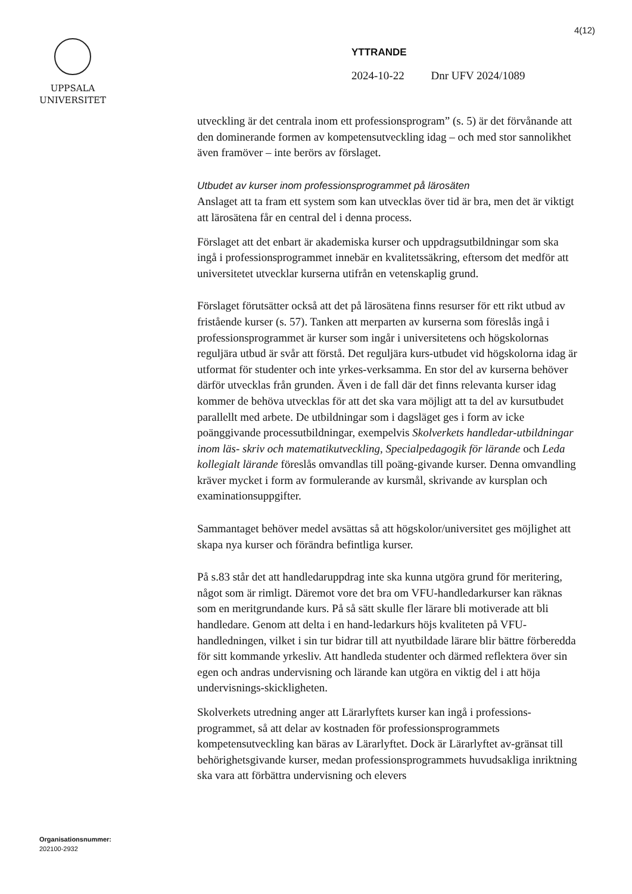4(12)
UPPSALA
UNIVERSITET
YTTRANDE
2024-10-22 Dnr UFV 2024/1089
utveckling är det centrala inom ett professionsprogram” (s. 5) är det förvånande att den dominerande formen av kompetensutveckling idag – och med stor sannolikhet även framöver – inte berörs av förslaget.
Utbudet av kurser inom professionsprogrammet på lärosäten
Anslaget att ta fram ett system som kan utvecklas över tid är bra, men det är viktigt att lärosätena får en central del i denna process.
Förslaget att det enbart är akademiska kurser och uppdragsutbildningar som ska ingå i professionsprogrammet innebär en kvalitetssäkring, eftersom det medför att universitetet utvecklar kurserna utifrån en vetenskaplig grund.
Förslaget förutsätter också att det på lärosätena finns resurser för ett rikt utbud av fristående kurser (s. 57). Tanken att merparten av kurserna som föreslås ingå i professionsprogrammet är kurser som ingår i universitetens och högskolornas reguljära utbud är svår att förstå. Det reguljära kurs-utbudet vid högskolorna idag är utformat för studenter och inte yrkes-verksamma. En stor del av kurserna behöver därför utvecklas från grunden. Även i de fall där det finns relevanta kurser idag kommer de behöva utvecklas för att det ska vara möjligt att ta del av kursutbudet parallellt med arbete. De utbildningar som i dagsläget ges i form av icke poänggivande processutbildningar, exempelvis Skolverkets handledar-utbildningar inom läs- skriv och matematikutveckling, Specialpedagogik för lärande och Leda kollegialt lärande föreslås omvandlas till poäng-givande kurser. Denna omvandling kräver mycket i form av formulerande av kursmål, skrivande av kursplan och examinationsuppgifter.
Sammantaget behöver medel avsättas så att högskolor/universitet ges möjlighet att skapa nya kurser och förändra befintliga kurser.
På s.83 står det att handledaruppdrag inte ska kunna utgöra grund för meritering, något som är rimligt. Däremot vore det bra om VFU-handledarkurser kan räknas som en meritgrundande kurs. På så sätt skulle fler lärare bli motiverade att bli handledare. Genom att delta i en hand-ledarkurs höjs kvaliteten på VFU-handledningen, vilket i sin tur bidrar till att nyutbildade lärare blir bättre förberedda för sitt kommande yrkesliv. Att handleda studenter och därmed reflektera över sin egen och andras undervisning och lärande kan utgöra en viktig del i att höja undervisnings-skickligheten.
Skolverkets utredning anger att Lärarlyftets kurser kan ingå i professions-programmet, så att delar av kostnaden för professionsprogrammets kompetensutveckling kan bäras av Lärarlyftet. Dock är Lärarlyftet av-gränsat till behörighetsgivande kurser, medan professionsprogrammets huvudsakliga inriktning ska vara att förbättra undervisning och elevers
Organisationsnummer:
202100-2932